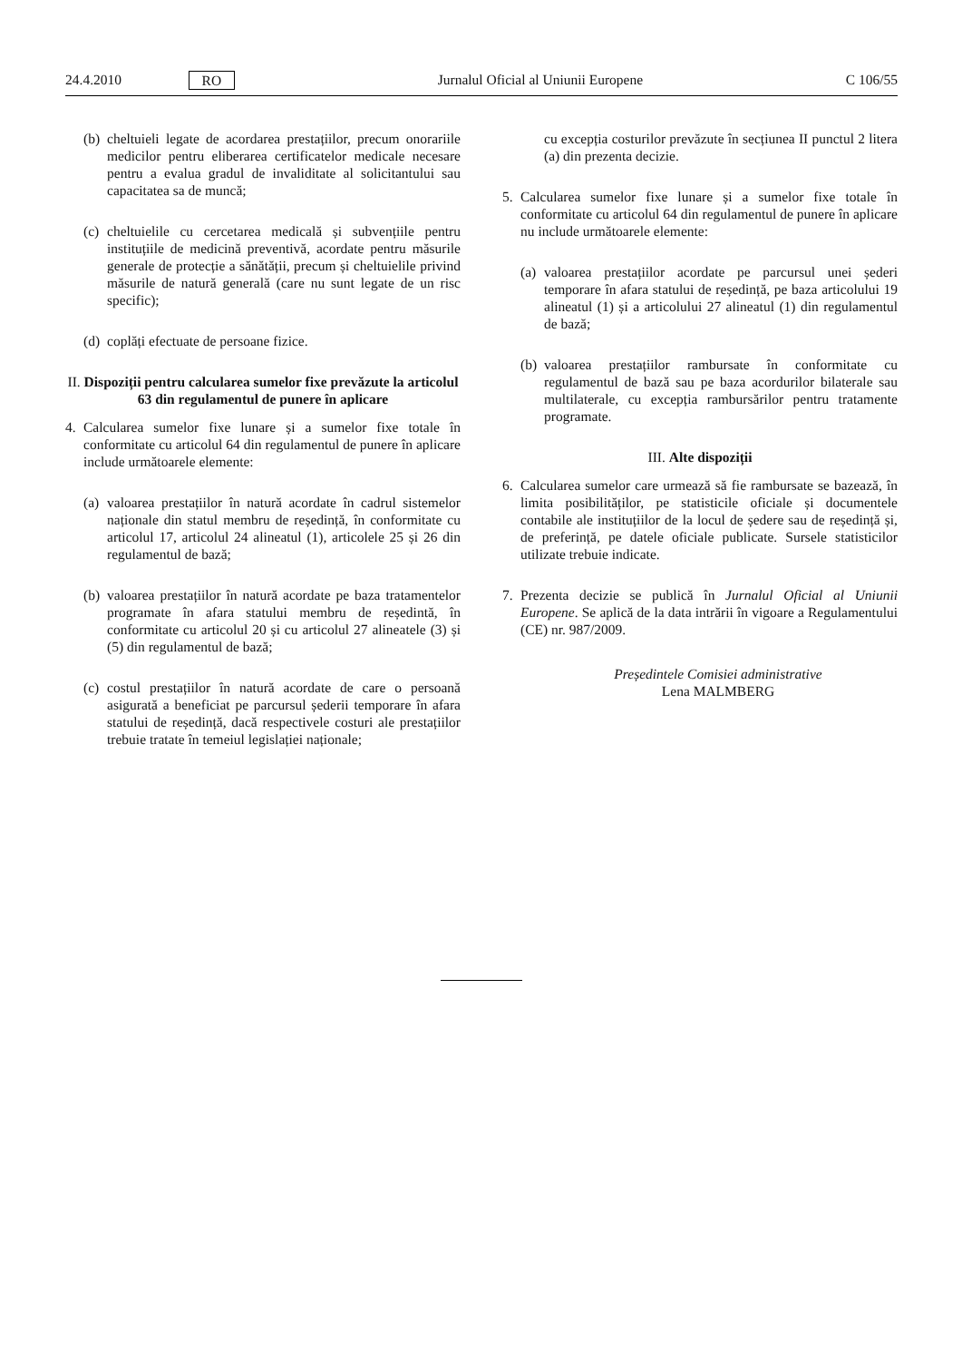24.4.2010 RO Jurnalul Oficial al Uniunii Europene C 106/55
(b) cheltuieli legate de acordarea prestațiilor, precum onorariile medicilor pentru eliberarea certificatelor medicale necesare pentru a evalua gradul de invaliditate al solicitantului sau capacitatea sa de muncă;
(c) cheltuielile cu cercetarea medicală și subvențiile pentru instituțiile de medicină preventivă, acordate pentru măsurile generale de protecție a sănătății, precum și cheltuielile privind măsurile de natură generală (care nu sunt legate de un risc specific);
(d) coplăți efectuate de persoane fizice.
II. Dispoziții pentru calcularea sumelor fixe prevăzute la articolul 63 din regulamentul de punere în aplicare
4. Calcularea sumelor fixe lunare și a sumelor fixe totale în conformitate cu articolul 64 din regulamentul de punere în aplicare include următoarele elemente:
(a) valoarea prestațiilor în natură acordate în cadrul sistemelor naționale din statul membru de reședință, în conformitate cu articolul 17, articolul 24 alineatul (1), articolele 25 și 26 din regulamentul de bază;
(b) valoarea prestațiilor în natură acordate pe baza tratamentelor programate în afara statului membru de reședintă, în conformitate cu articolul 20 și cu articolul 27 alineatele (3) și (5) din regulamentul de bază;
(c) costul prestațiilor în natură acordate de care o persoană asigurată a beneficiat pe parcursul șederii temporare în afara statului de reședință, dacă respectivele costuri ale prestațiilor trebuie tratate în temeiul legislației naționale;
cu excepția costurilor prevăzute în secțiunea II punctul 2 litera (a) din prezenta decizie.
5. Calcularea sumelor fixe lunare și a sumelor fixe totale în conformitate cu articolul 64 din regulamentul de punere în aplicare nu include următoarele elemente:
(a) valoarea prestațiilor acordate pe parcursul unei șederi temporare în afara statului de reședință, pe baza articolului 19 alineatul (1) și a articolului 27 alineatul (1) din regulamentul de bază;
(b) valoarea prestațiilor rambursate în conformitate cu regulamentul de bază sau pe baza acordurilor bilaterale sau multilaterale, cu excepția rambursărilor pentru tratamente programate.
III. Alte dispoziții
6. Calcularea sumelor care urmează să fie rambursate se bazează, în limita posibilităților, pe statisticile oficiale și documentele contabile ale instituțiilor de la locul de ședere sau de reședință și, de preferință, pe datele oficiale publicate. Sursele statisticilor utilizate trebuie indicate.
7. Prezenta decizie se publică în Jurnalul Oficial al Uniunii Europene. Se aplică de la data intrării în vigoare a Regulamentului (CE) nr. 987/2009.
Președintele Comisiei administrative
Lena MALMBERG